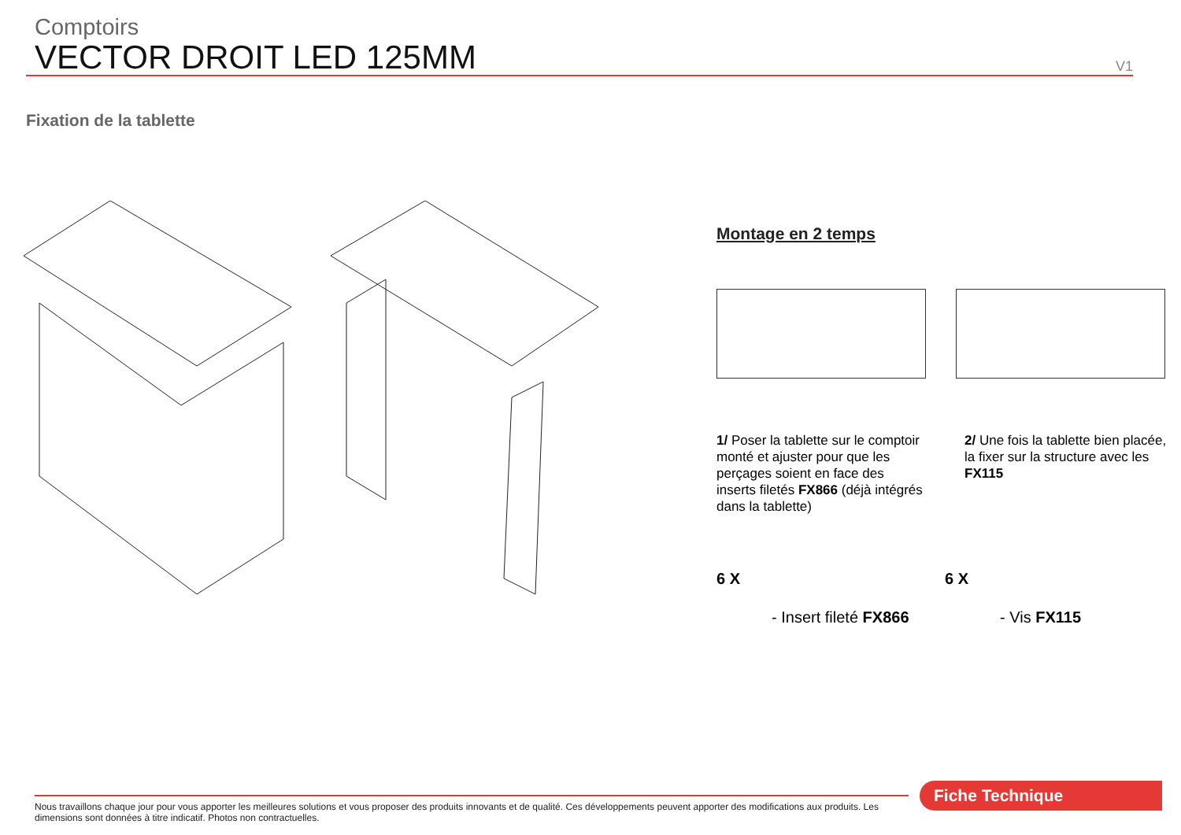Comptoirs
VECTOR DROIT LED 125MM
V1
Fixation de la tablette
Montage en 2 temps
1/ Poser la tablette sur le comptoir monté et ajuster pour que les perçages soient en face des inserts filetés FX866 (déjà intégrés dans la tablette)
2/ Une fois la tablette bien placée, la fixer sur la structure avec les FX115
6 X
- Insert fileté FX866
6 X
- Vis FX115
Nous travaillons chaque jour pour vous apporter les meilleures solutions et vous proposer des produits innovants et de qualité. Ces développements peuvent apporter des modifications aux produits. Les dimensions sont données à titre indicatif. Photos non contractuelles.
Fiche Technique